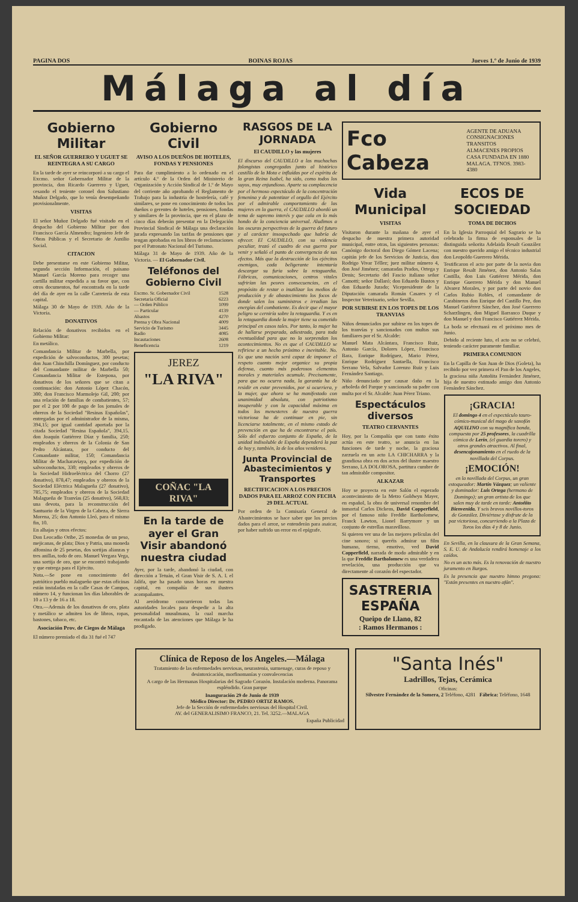PAGINA DOS BOINAS ROJAS Jueves 1.º de Junio de 1939
Málaga al día
Gobierno Militar
EL SEÑOR GUERRERO Y UGUET SE REINTEGRA A SU CARGO
En la tarde de ayer se reincorporó a su cargo el Excmo. señor Gobernador Militar de la provincia, don Ricardo Guerrero y Uguet, cesando el teniente coronel don Salustiano Muñoz Delgado, que lo venía desempeñando provisionalmente.
VISITAS
El señor Muñoz Delgado fué visitado en el despacho del Gobierno Militar por don Francisco García Almendro; Ingeniero Jefe de Obras Públicas y el Secretario de Auxilio Social.
CITACION
Debe presentarse en este Gobierno Militar, segunda sección Información, el paisano Manuel García Moreno para recoger una cartilla militar expedida a su favor que, con otros documentos, fué encontrada en la tarde del día de ayer en la calle Carretería de esta capital.
Málaga 30 de Mayo de 1939. Año de la Victoria.
DONATIVOS
Relación de donativos recibidos en el Gobierno Militar:
En metálico.
Comandancia Militar de Marbella, por expedición de salvoconductos, 300 pesetas; don Juan Chinchilla Domínguez, por conducto del Comandante militar de Marbella 50; Comandancia Militar de Estepona, por donativos de los señores que se citan a continuación: don Antonio López Chacón, 300; don Francisco Marmolejo Gil, 200; por una relación de familias de combatientes, 57; por el 2 por 100 de pago de los jornales de obreros de la Sociedad "Resinas Españolas", entregadas por el administrador de la misma, 394,15; por igual cantidad aportada por la citada Sociedad "Resina Española", 394,15. don Joaquín Gutiérrez Díaz y familia, 250; empleados y obreros de la Colonia de San Pedro Alcántara, por conducto del Comandante militar, 150; Comandancia Militar de Macharaviaya, por expedición de salvoconductos, 330; empleados y obreros de la Sociedad Hidroeléctrica del Chorro (27 donativo), 878,47; empleados y obreros de la Sociedad Eléctrica Malagueña (27 donativo), 785,75; empleados y obreros de la Sociedad Malagueña de Tranvías (25 donativo), 568,83; una devota, para la reconstrucción del Santuario de la Virgen de la Cabeza, de Sierra Morena, 25; don Antonio Lleó, para el mismo fin, 10.
En alhajas y otros efectos:
Don Leocadio Oribe, 25 monedas de un peso, mejicanas, de plata; Dios y Patria, una moneda alfonsina de 25 pesetas, dos sortijas alianzas y tres anillas, todo de oro. Manuel Vergara Vega, una sortija de oro, que se encontró trabajando y que entrega para el Ejército.
Nota.—Se pone en conocimiento del patriótico pueblo malagueño que estas oficinas están instaladas en la calle Casas de Campos, número 14, y funcionan los días laborables de 10 a 13 y de 16 a 18.
Otra.—Además de los donativos de oro, plata y metálico se admiten los de libros, ropas, bastones, tabaco, etc.
Asociación Prov. de Ciegos de Málaga
El número premiado el día 31 fué el 747
Gobierno Civil
AVISO A LOS DUEÑOS DE HOTELES, FONDAS Y PENSIONES
Para dar cumplimiento a lo ordenado en el artículo 4.º de la Orden del Ministerio de Organización y Acción Sindical de 1.º de Mayo del corriente año aprobando el Reglamento de Trabajo para la industria de hostelería, café y similares, se pone en conocimiento de todos los dueños o gerentes de hoteles, pensiones, fondas y similares de la provincia, que en el plazo de cinco días deberán presentar en la Delegación Provincial Sindical de Málaga una declaración jurada expresando las tarifas de pensiones que tengan aprobadas en los libros de reclamaciones por el Patronato Nacional del Turismo.
Málaga 31 de Mayo de 1939. Año de la Victoria. — El Gobernador Civil.
Teléfonos del Gobierno Civil
| Excmo. Sr. Gobernador Civil | 1528 |
| Secretaría Oficial | 6223 |
| — Orden Público | 1099 |
| — Particular | 4139 |
| Abastos | 4270 |
| Prensa y Obra Nacional | 4009 |
| Servicio de Turismo | 3445 |
| Radio | 4085 |
| Incautaciones | 2608 |
| Beneficencia | 1219 |
JEREZ
"LA RIVA"
COÑAC "LA RIVA"
En la tarde de ayer el Gran Visir abandonó nuestra ciudad
Ayer, por la tarde, abandonó la ciudad, con dirección a Tetuán, el Gran Visir de S. A. I. el Jalifa, que ha pasado unas horas en nuestra capital, en compañía de sus ilustres acompañantes.
Al aeródromo concurrieron todas las autoridades locales para despedir a la alta personalidad musulmana, la cual marcha encantada de las atenciones que Málaga le ha prodigado.
RASGOS DE LA JORNADA
El CAUDILLO y las mujeres
El discurso del CAUDILLO a las muchachas falangistas congregadas junto al histórico castillo de la Mota e influídas por el espíritu de la gran Reina Isabel, ha sido, como todos los suyos, muy enjundioso. Aparte su complacencia por el hermoso espectáculo de la concentración femenina y de patentizar el orgullo del Ejército por el admirable comportamiento de las mujeres en la guerra, el CAUDILLO abordó un tema de supremo interés y que cala en lo más hondo de la conciencia universal. Aludimos a las oscuras perspectivas de la guerra del futuro y al carácter insospechado que habría de ofrecer. El CAUDILLO, con su videncia peculiar, trazó el cuadro de esa guerra por venir y señaló el punto de convergencia de sus efectos. Más que la destrucción de los ejércitos enemigos, cada beligerante intentaría descargar su furia sobre la retaguardia. Fábricas, comunicaciones, centros vitales sufrirían las peores consecuencias, en el propósito de restar o inutilizar los medios de producción y de abastecimiento los focos de donde salen los suministros e irradian las energías del combatiente. Es decir que el mayor peligro se cerniría sobre la retaguardia. Y es en la retaguardia donde la mujer tiene su cometido principal en casos tales. Por tanto, la mujer ha de hallarse preparada, adiestrada, para toda eventualidad para que no la sorprendan los acontecimientos. No es que el CAUDILLO se refiriese a un hecho próximo e inevitable. No. Es que una nación será capaz de imponer el respeto cuanto mejor organice su propia defensa, cuanto más poderosos elementos morales y materiales acumule. Precisamente, para que no ocurra nada, la garantía ha de residir en estar prevenidos, por si ocurriera, y la mujer, que ahora se ha manifestado con unanimidad absoluta, con patriotismo insuperable y con la capacidad máxima en todos los menesteres de nuestra guerra victoriosa ha de continuar en pie, sin licenciarse totalmente, en el mismo estado de prevención en que ha de encontrarse el país. Sólo del esfuerzo conjunto de España, de la unidad indisoluble de España dependerá la paz de hoy y, también, la de los años venideros.
Junta Provincial de Abastecimientos y Transportes
RECTIFICACION A LOS PRECIOS DADOS PARA EL ARROZ CON FECHA 29 DEL ACTUAL
Por orden de la Comisaría General de Abastecimientos se hace saber que los precios dados para el arroz, se entenderán para asaicar, por haber sufrido un error en el epígrafe.
Fco Cabeza
AGENTE DE ADUANA
CONSIGNACIONES TRANSITOS
ALMACENES PROPIOS
CASA FUNDADA EN 1880
MALAGA. TFNOS. 3983-4380
Vida Municipal
VISITAS
Visitaron durante la mañana de ayer el despacho de nuestra primera autoridad municipal, entre otras, las siguientes personas: Canónigo doctoral don Diego Gómez Lacena; capitán jefe de los Servicios de Justicia, don Rodrigo Vivar Téllez; juez militar número 4, don José Jiménez; camaradas Prados, Ortega y Denis; Secretario del Fascio italiano señor Camotti; señor Dallaró; don Eduardo Bustos y don Eduardo Jurado; Vicepresidente de la Diputación camarada Román Casares y el Inspector Veterinario, señor Sevilla.
POR SUBIRSE EN LOS TOPES DE LOS TRANVIAS
Niños denunciados por subirse en los topes de los tranvías y sancionados con multas sus familiares por el Sr. Alcalde:
Manuel Mata Alcántara, Francisco Ruiz, Antonio García, Dolores López, Francisco Bara, Enrique Rodríguez, Mario Pérez, Enrique Rodríguez Santaella, Francisco Serrano Vela, Salvador Lorenzo Ruiz y Luis Fernández Santiago.
Niño denunciado por causar daño en la arboleda del Parque y sancionado su padre con multa por el Sr. Alcalde: Juan Pérez Triano.
Espectáculos diversos
TEATRO CERVANTES
Hoy, por la Compañía que con tanto éxito actúa en este teatro, se anuncia en las funciones de tarde y noche, la graciosa zarzuela en un acto LA CHICHARRA y la grandiosa obra en dos actos del ilustre maestro Serrano, LA DOLOROSA, partitura cumbre de tan admirable compositor.
ALKAZAR
Hoy se proyecta en este Salón el esperado acontecimiento de la Metro Goldwyn Mayer, en español, la obra de universal renombre del inmortal Carlos Dickens, David Copperfield, por el famoso niño Freddie Bartholomew, Franck Lawton, Lionel Barrymore y un conjunto de estrellas maravilloso.
Si quieren ver una de las mejores películas del cine sonoro; si queréis admirar un film humano, tierno, emotivo, ved David Copperfield, narrada de modo admirable y en la que Freddie Bartholomew es una verdadera revelación, una producción que va directamente al corazón del espectador.
SASTRERIA ESPAÑA
Queipo de Llano, 82
: Ramos Hermanos :
ECOS DE SOCIEDAD
TOMA DE DICHOS
En la Iglesia Parroquial del Sagrario se ha celebrado la firma de esponsales de la distinguida señorita Adelaida Resalt González con nuestro querido amigo el técnico industrial don Leopoldo Guerrero Mérida.
Testificaron el acto por parte de la novia don Enrique Resalt Jiménez, don Antonio Salas Castilla, don Luis Gutiérrez Mérida, don Enrique Guerrero Mérida y don Manuel Alvarez Morales, y por parte del novio don Carlos Rubio Robles, el comandante de Carabineros don Enrique del Castillo Pez, don Manuel Gutiérrez Sánchez, don José Guerrero Scharzlingen, don Miguel Barranco Duque y don Manuel y don Francisco Gutiérrez Mérida.
La boda se efectuará en el próximo mes de Junio.
Debido al reciente luto, el acto no se celebró, teniendo carácter puramente familiar.
PRIMERA COMUNION
En la Capilla de San Juan de Dios (Goleta), ha recibido por vez primera el Pan de los Angeles, la graciosa niña Antoñita Fernández Jiménez, hija de nuestro estimado amigo don Antonio Fernández Sánchez.
¡GRACIA!
El domingo 4 en el espectáculo tauro-cómico-musical del mago de saxofón AQUILINO con su magnífica banda, compuesta por 25 profesores, la cuadrilla cómica de Lerín, (el guardia torero) y otros grandes atractivos. Al final, desencajonamiento en el ruedo de la novillada del Corpus.
¡EMOCIÓN!
en la novillada del Corpus, un gran estoqueador: Martín Vázquez; un valiente y dominador: Luis Ortega (hermano de Domingo); un gran artista de los que salen muy de tarde en tarde: Antoñito Bienvenida. Y seis bravos novillos-toros de González. Diviértase y disfrute de la paz victoriosa, concurriendo a la Plaza de Toros los días 4 y 8 de Junio.
En Sevilla, en la clausura de la Gran Semana, S. E. U. de Andalucía rendirá homenaje a los caídos.
No es un acto más. Es la renovación de nuestro juramento en Burgos.
Es la presencia que nuestro himno pregona: "Están presentes en nuestro afán".
Clínica de Reposo de los Angeles.—Málaga
Tratamiento de las enfermedades nerviosas, neurastenia, surmenage, curas de reposo y desintoxicación, morfinomanías y convalecencias
A cargo de las Hermanas Hospitalarias del Sagrado Corazón. Instalación moderna. Panorama espléndido. Gran parque
Inauguración 29 de Junio de 1939
Médico Director: Dr. PEDRO ORTIZ RAMOS.
Jefe de la Sección de enfermedades nerviosas del Hospital Civil.
AV. del GENERALISIMO FRANCO, 21. Tel. 3252.—MALAGA
España Publicidad
"Santa Inés"
Ladrillos, Tejas, Cerámica
Oficinas:
Silvestre Fernández de la Somera, 2 Teléfono, 4281 Fábrica: Teléfono, 1648